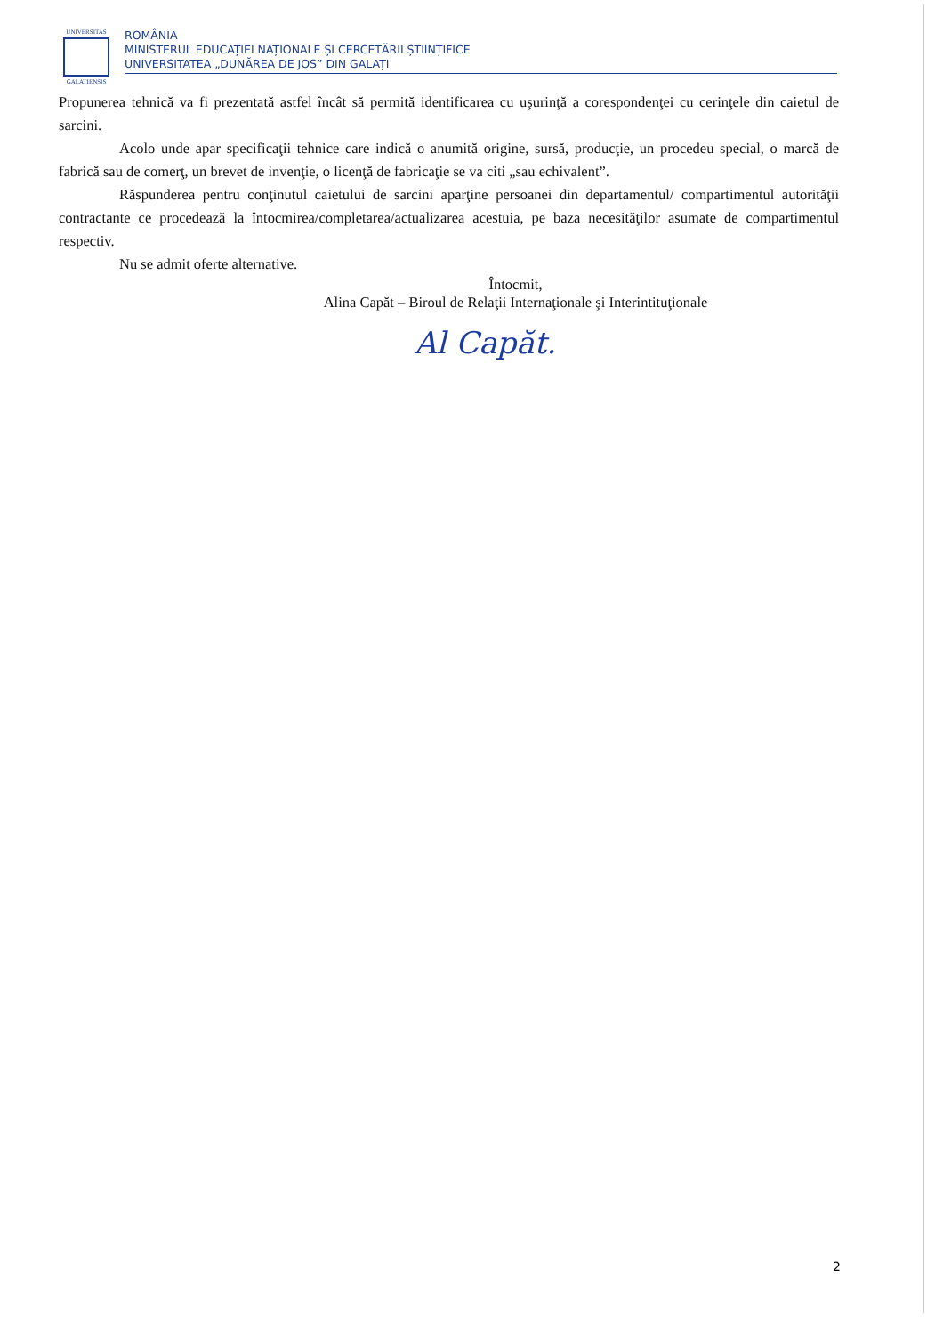UNIVERSITAS
GALATIENSIS
ROMÂNIA
MINISTERUL EDUCAȚIEI NAȚIONALE ȘI CERCETĂRII ȘTIINȚIFICE
UNIVERSITATEA „DUNĂREA DE JOS” DIN GALAȚI
Propunerea tehnică va fi prezentată astfel încât să permită identificarea cu uşurinţă a corespondenţei cu cerinţele din caietul de sarcini.
Acolo unde apar specificaţii tehnice care indică o anumită origine, sursă, producţie, un procedeu special, o marcă de fabrică sau de comerţ, un brevet de invenţie, o licenţă de fabricaţie se va citi „sau echivalent”.
Răspunderea pentru conţinutul caietului de sarcini aparţine persoanei din departamentul/ compartimentul autorităţii contractante ce procedează la întocmirea/completarea/actualizarea acestuia, pe baza necesităţilor asumate de compartimentul respectiv.
Nu se admit oferte alternative.
Întocmit,
Alina Capăt – Biroul de Relaţii Internaţionale şi Interintituţionale
Al Capăt.
2